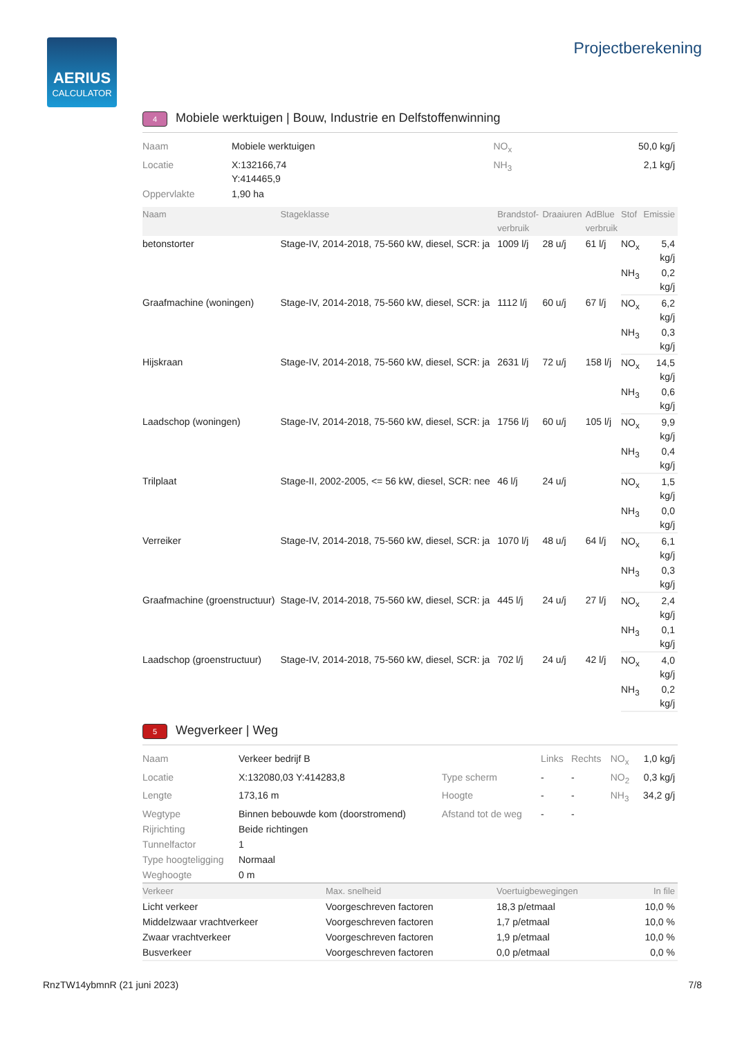AERIUS
CALCULATOR
Projectberekening
4 Mobiele werktuigen | Bouw, Industrie en Delfstoffenwinning
| Naam | Mobiele werktuigen | NO<sub>x</sub> | 50,0 kg/j |
| Locatie | X:132166,74 Y:414465,9 | NH<sub>3</sub> | 2,1 kg/j |
| Oppervlakte | 1,90 ha | | |
| Naam | Stageklasse | Brandstof- verbruik | Draaiuren | AdBlue verbruik | Stof | Emissie |
| --- | --- | --- | --- | --- | --- | --- |
| betonstorter | Stage-IV, 2014-2018, 75-560 kW, diesel, SCR: ja | 1009 l/j | 28 u/j | 61 l/j | NO<sub>x</sub> | 5,4 kg/j |
| | | | | | NH<sub>3</sub> | 0,2 kg/j |
| Graafmachine (woningen) | Stage-IV, 2014-2018, 75-560 kW, diesel, SCR: ja | 1112 l/j | 60 u/j | 67 l/j | NO<sub>x</sub> | 6,2 kg/j |
| | | | | | NH<sub>3</sub> | 0,3 kg/j |
| Hijskraan | Stage-IV, 2014-2018, 75-560 kW, diesel, SCR: ja | 2631 l/j | 72 u/j | 158 l/j | NO<sub>x</sub> | 14,5 kg/j |
| | | | | | NH<sub>3</sub> | 0,6 kg/j |
| Laadschop (woningen) | Stage-IV, 2014-2018, 75-560 kW, diesel, SCR: ja | 1756 l/j | 60 u/j | 105 l/j | NO<sub>x</sub> | 9,9 kg/j |
| | | | | | NH<sub>3</sub> | 0,4 kg/j |
| Trilplaat | Stage-II, 2002-2005, <= 56 kW, diesel, SCR: nee | 46 l/j | 24 u/j | | NO<sub>x</sub> | 1,5 kg/j |
| | | | | | NH<sub>3</sub> | 0,0 kg/j |
| Verreiker | Stage-IV, 2014-2018, 75-560 kW, diesel, SCR: ja | 1070 l/j | 48 u/j | 64 l/j | NO<sub>x</sub> | 6,1 kg/j |
| | | | | | NH<sub>3</sub> | 0,3 kg/j |
| Graafmachine (groenstructuur) | Stage-IV, 2014-2018, 75-560 kW, diesel, SCR: ja | 445 l/j | 24 u/j | 27 l/j | NO<sub>x</sub> | 2,4 kg/j |
| | | | | | NH<sub>3</sub> | 0,1 kg/j |
| Laadschop (groenstructuur) | Stage-IV, 2014-2018, 75-560 kW, diesel, SCR: ja | 702 l/j | 24 u/j | 42 l/j | NO<sub>x</sub> | 4,0 kg/j |
| | | | | | NH<sub>3</sub> | 0,2 kg/j |
5 Wegverkeer | Weg
| Naam | Verkeer bedrijf B | | Links | Rechts | NO<sub>x</sub> | 1,0 kg/j |
| Locatie | X:132080,03 Y:414283,8 | Type scherm | - | - | NO<sub>2</sub> | 0,3 kg/j |
| Lengte | 173,16 m | Hoogte | - | - | NH<sub>3</sub> | 34,2 g/j |
| Wegtype | Binnen bebouwde kom (doorstromend) | Afstand tot de weg | - | - | | |
| Rijrichting | Beide richtingen | | | | | |
| Tunnelfactor | 1 | | | | | |
| Type hoogteligging | Normaal | | | | | |
| Weghoogte | 0 m | | | | | |
| Verkeer | Max. snelheid | Voertuigbewegingen | In file |
| --- | --- | --- | --- |
| Licht verkeer | Voorgeschreven factoren | 18,3 p/etmaal | 10,0 % |
| Middelzwaar vrachtverkeer | Voorgeschreven factoren | 1,7 p/etmaal | 10,0 % |
| Zwaar vrachtverkeer | Voorgeschreven factoren | 1,9 p/etmaal | 10,0 % |
| Busverkeer | Voorgeschreven factoren | 0,0 p/etmaal | 0,0 % |
RnzTW14ybmnR (21 juni 2023) 7/8